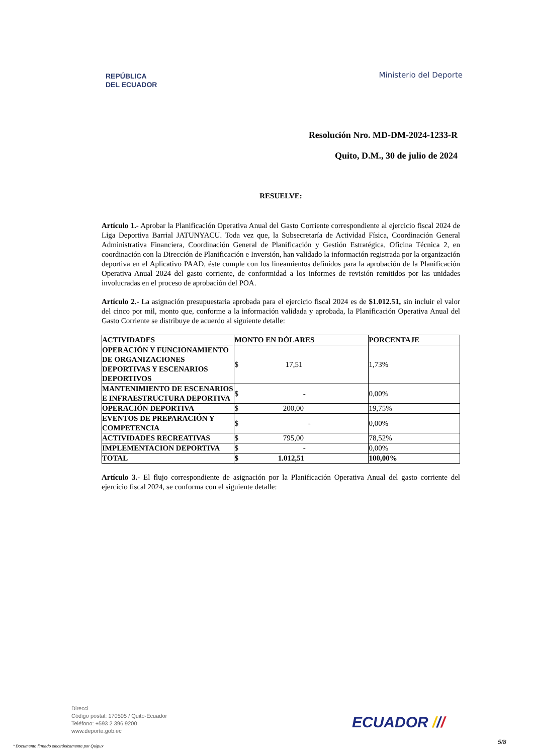REPÚBLICA
DEL ECUADOR
Ministerio del Deporte
Resolución Nro. MD-DM-2024-1233-R
Quito, D.M., 30 de julio de 2024
RESUELVE:
Artículo 1.- Aprobar la Planificación Operativa Anual del Gasto Corriente correspondiente al ejercicio fiscal 2024 de Liga Deportiva Barrial JATUNYACU. Toda vez que, la Subsecretaría de Actividad Física, Coordinación General Administrativa Financiera, Coordinación General de Planificación y Gestión Estratégica, Oficina Técnica 2, en coordinación con la Dirección de Planificación e Inversión, han validado la información registrada por la organización deportiva en el Aplicativo PAAD, éste cumple con los lineamientos definidos para la aprobación de la Planificación Operativa Anual 2024 del gasto corriente, de conformidad a los informes de revisión remitidos por las unidades involucradas en el proceso de aprobación del POA.
Artículo 2.- La asignación presupuestaria aprobada para el ejercicio fiscal 2024 es de $1.012.51, sin incluir el valor del cinco por mil, monto que, conforme a la información validada y aprobada, la Planificación Operativa Anual del Gasto Corriente se distribuye de acuerdo al siguiente detalle:
| ACTIVIDADES | MONTO EN DÓLARES | PORCENTAJE |
| --- | --- | --- |
| OPERACIÓN Y FUNCIONAMIENTO DE ORGANIZACIONES DEPORTIVAS Y ESCENARIOS DEPORTIVOS | $ 17,51 | 1,73% |
| MANTENIMIENTO DE ESCENARIOS E INFRAESTRUCTURA DEPORTIVA | $ - | 0,00% |
| OPERACIÓN DEPORTIVA | $ 200,00 | 19,75% |
| EVENTOS DE PREPARACIÓN Y COMPETENCIA | $ - | 0,00% |
| ACTIVIDADES RECREATIVAS | $ 795,00 | 78,52% |
| IMPLEMENTACION DEPORTIVA | $ - | 0,00% |
| TOTAL | $ 1.012,51 | 100,00% |
Artículo 3.- El flujo correspondiente de asignación por la Planificación Operativa Anual del gasto corriente del ejercicio fiscal 2024, se conforma con el siguiente detalle:
Direcci
Código postal: 170505 / Quito-Ecuador
Teléfono: +593 2 396 9200
www.deporte.gob.ec
ECUADOR ///
* Documento firmado electrónicamente por Quipux
5/8